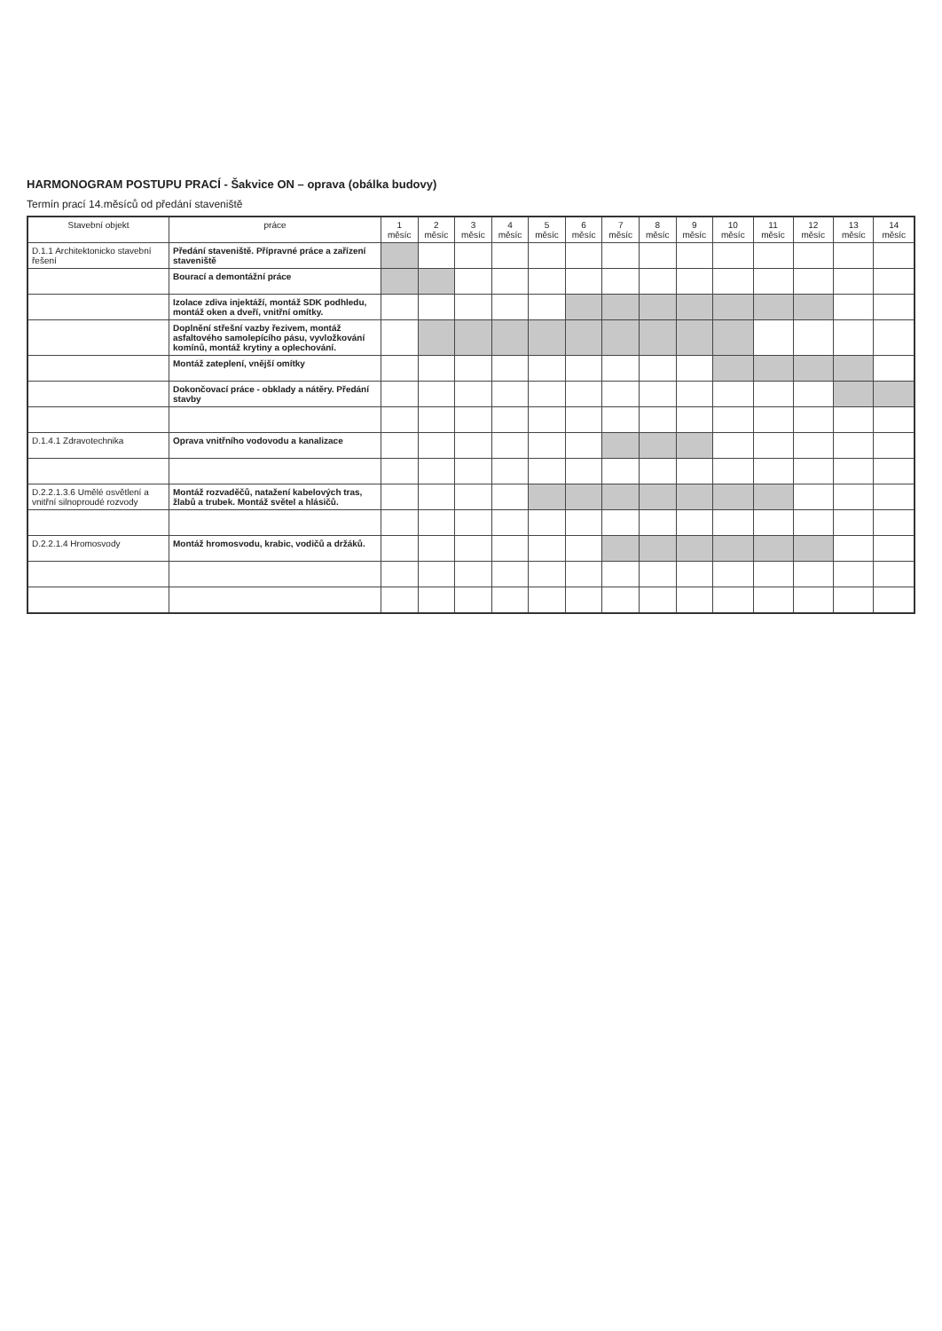HARMONOGRAM POSTUPU PRACÍ - Šakvice ON – oprava (obálka budovy)
Termín prací 14.měsíců od předání staveniště
| Stavební objekt | práce | 1 měsíc | 2 měsíc | 3 měsíc | 4 měsíc | 5 měsíc | 6 měsíc | 7 měsíc | 8 měsíc | 9 měsíc | 10 měsíc | 11 měsíc | 12 měsíc | 13 měsíc | 14 měsíc |
| --- | --- | --- | --- | --- | --- | --- | --- | --- | --- | --- | --- | --- | --- | --- | --- |
| D.1.1 Architektonicko stavební řešení | Předání staveniště. Přípravné práce a zařízení staveniště | | | | | | | | | | | | | | |
| | Bourací a demontážní práce | | | | | | | | | | | | | | |
| | Izolace zdiva injektáží, montáž SDK podhledu, montáž oken a dveří, vnitřní omítky. | | | | | | | | | | | | | | |
| | Doplnění střešní vazby řezivem, montáž asfaltového samolepícího pásu, vyvložkování komínů, montáž krytiny a oplechování. | | | | | | | | | | | | | | |
| | Montáž zateplení, vnější omítky | | | | | | | | | | | | | | |
| | Dokončovací práce - obklady a nátěry. Předání stavby | | | | | | | | | | | | | | |
| D.1.4.1 Zdravotechnika | Oprava vnitřního vodovodu a kanalizace | | | | | | | | | | | | | | |
| D.2.2.1.3.6 Umělé osvětlení a vnitřní silnoproudé rozvody | Montáž rozvaděčů, natažení kabelových tras, žlabů a trubek. Montáž světel a hlásičů. | | | | | | | | | | | | | | |
| D.2.2.1.4 Hromosvody | Montáž hromosvodu, krabic, vodičů a držáků. | | | | | | | | | | | | | | |